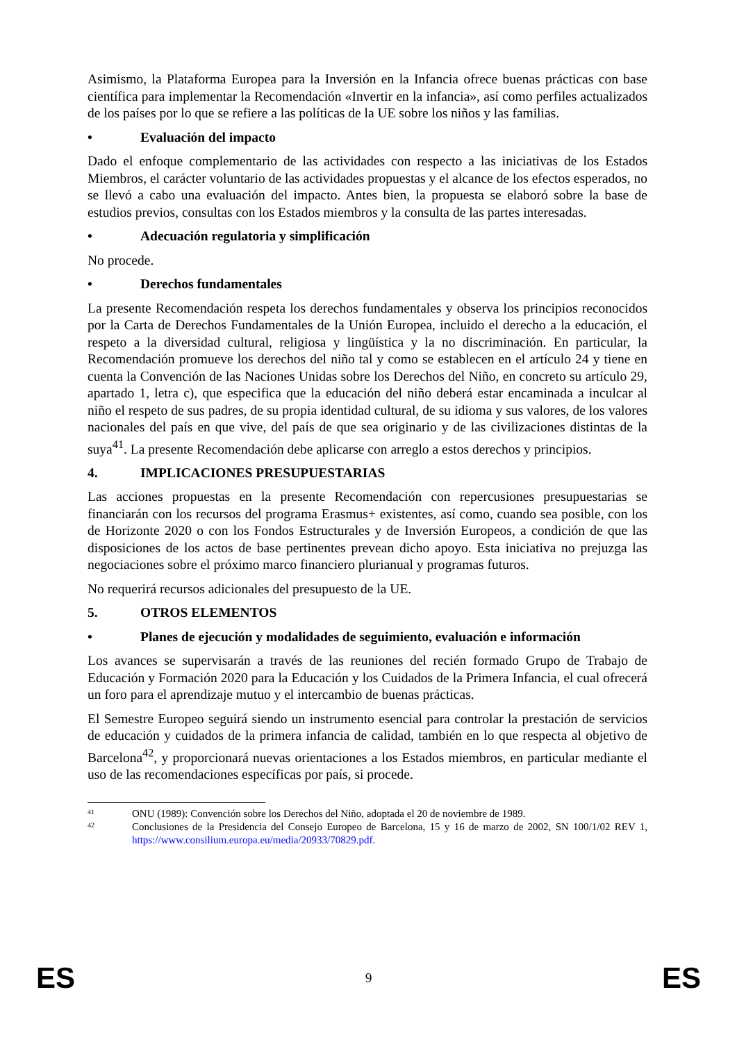Asimismo, la Plataforma Europea para la Inversión en la Infancia ofrece buenas prácticas con base científica para implementar la Recomendación «Invertir en la infancia», así como perfiles actualizados de los países por lo que se refiere a las políticas de la UE sobre los niños y las familias.
• Evaluación del impacto
Dado el enfoque complementario de las actividades con respecto a las iniciativas de los Estados Miembros, el carácter voluntario de las actividades propuestas y el alcance de los efectos esperados, no se llevó a cabo una evaluación del impacto. Antes bien, la propuesta se elaboró sobre la base de estudios previos, consultas con los Estados miembros y la consulta de las partes interesadas.
• Adecuación regulatoria y simplificación
No procede.
• Derechos fundamentales
La presente Recomendación respeta los derechos fundamentales y observa los principios reconocidos por la Carta de Derechos Fundamentales de la Unión Europea, incluido el derecho a la educación, el respeto a la diversidad cultural, religiosa y lingüística y la no discriminación. En particular, la Recomendación promueve los derechos del niño tal y como se establecen en el artículo 24 y tiene en cuenta la Convención de las Naciones Unidas sobre los Derechos del Niño, en concreto su artículo 29, apartado 1, letra c), que especifica que la educación del niño deberá estar encaminada a inculcar al niño el respeto de sus padres, de su propia identidad cultural, de su idioma y sus valores, de los valores nacionales del país en que vive, del país de que sea originario y de las civilizaciones distintas de la suya<sup>41</sup>. La presente Recomendación debe aplicarse con arreglo a estos derechos y principios.
4. IMPLICACIONES PRESUPUESTARIAS
Las acciones propuestas en la presente Recomendación con repercusiones presupuestarias se financiarán con los recursos del programa Erasmus+ existentes, así como, cuando sea posible, con los de Horizonte 2020 o con los Fondos Estructurales y de Inversión Europeos, a condición de que las disposiciones de los actos de base pertinentes prevean dicho apoyo. Esta iniciativa no prejuzga las negociaciones sobre el próximo marco financiero plurianual y programas futuros.
No requerirá recursos adicionales del presupuesto de la UE.
5. OTROS ELEMENTOS
• Planes de ejecución y modalidades de seguimiento, evaluación e información
Los avances se supervisarán a través de las reuniones del recién formado Grupo de Trabajo de Educación y Formación 2020 para la Educación y los Cuidados de la Primera Infancia, el cual ofrecerá un foro para el aprendizaje mutuo y el intercambio de buenas prácticas.
El Semestre Europeo seguirá siendo un instrumento esencial para controlar la prestación de servicios de educación y cuidados de la primera infancia de calidad, también en lo que respecta al objetivo de Barcelona<sup>42</sup>, y proporcionará nuevas orientaciones a los Estados miembros, en particular mediante el uso de las recomendaciones específicas por país, si procede.
41 ONU (1989): Convención sobre los Derechos del Niño, adoptada el 20 de noviembre de 1989.
42 Conclusiones de la Presidencia del Consejo Europeo de Barcelona, 15 y 16 de marzo de 2002, SN 100/1/02 REV 1, https://www.consilium.europa.eu/media/20933/70829.pdf.
ES 9 ES